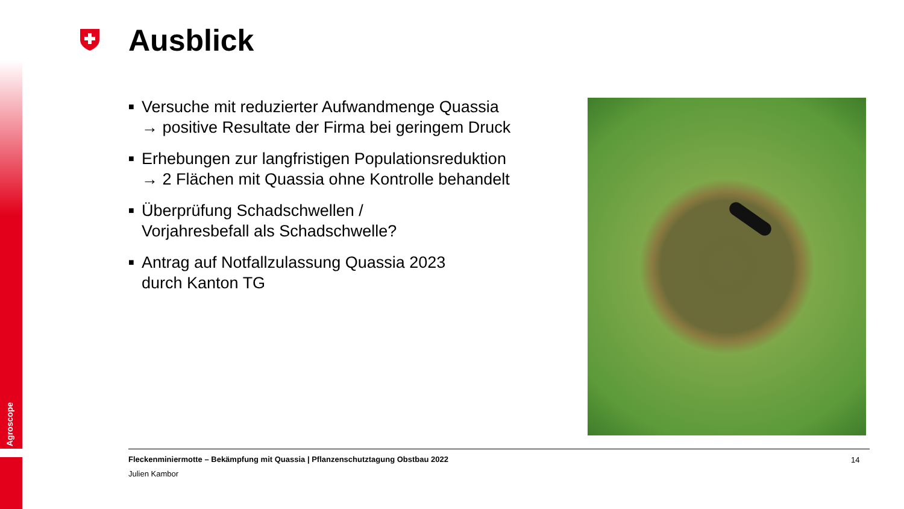Agroscope
Ausblick
■ Versuche mit reduzierter Aufwandmenge Quassia
→ positive Resultate der Firma bei geringem Druck
■ Erhebungen zur langfristigen Populationsreduktion
→ 2 Flächen mit Quassia ohne Kontrolle behandelt
■ Überprüfung Schadschwellen /
Vorjahresbefall als Schadschwelle?
■ Antrag auf Notfallzulassung Quassia 2023
durch Kanton TG
Fleckenminiermotte – Bekämpfung mit Quassia | Pflanzenschutztagung Obstbau 2022
Julien Kambor
14